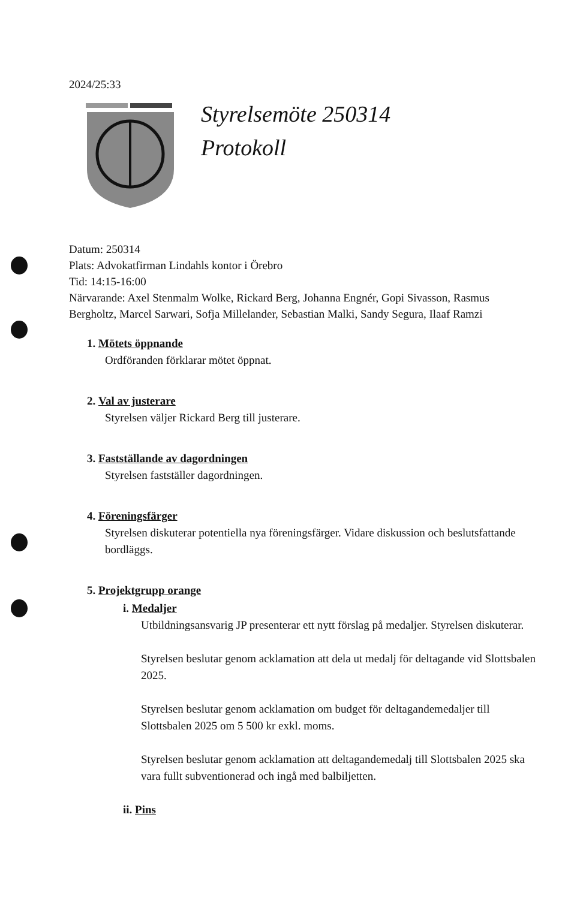2024/25:33
Styrelsemöte 250314
Protokoll
Datum: 250314
Plats: Advokatfirman Lindahls kontor i Örebro
Tid: 14:15-16:00
Närvarande: Axel Stenmalm Wolke, Rickard Berg, Johanna Engnér, Gopi Sivasson, Rasmus Bergholtz, Marcel Sarwari, Sofja Millelander, Sebastian Malki, Sandy Segura, Ilaaf Ramzi
1. Mötets öppnande
Ordföranden förklarar mötet öppnat.
2. Val av justerare
Styrelsen väljer Rickard Berg till justerare.
3. Fastställande av dagordningen
Styrelsen fastställer dagordningen.
4. Föreningsfärger
Styrelsen diskuterar potentiella nya föreningsfärger. Vidare diskussion och beslutsfattande bordläggs.
5. Projektgrupp orange
i. Medaljer
Utbildningsansvarig JP presenterar ett nytt förslag på medaljer. Styrelsen diskuterar.
Styrelsen beslutar genom acklamation att dela ut medalj för deltagande vid Slottsbalen 2025.
Styrelsen beslutar genom acklamation om budget för deltagandemedaljer till Slottsbalen 2025 om 5 500 kr exkl. moms.
Styrelsen beslutar genom acklamation att deltagandemedalj till Slottsbalen 2025 ska vara fullt subventionerad och ingå med balbiljetten.
ii. Pins